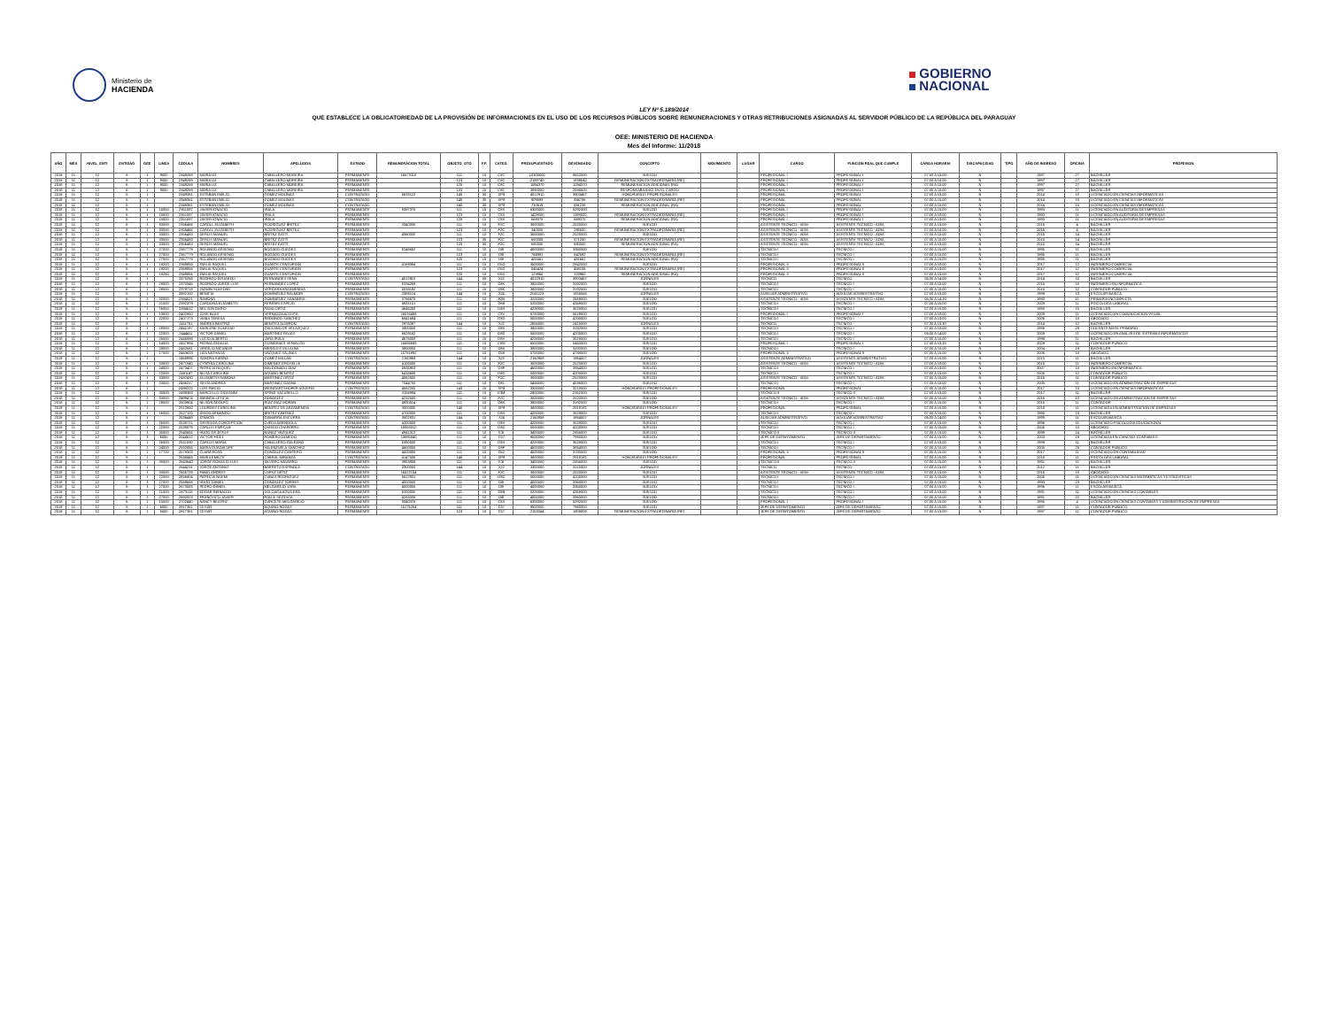Ministerio de
HACIENDA
GOBIERNO
NACIONAL
LEY Nº 5.189/2014
QUE ESTABLECE LA OBLIGATORIEDAD DE LA PROVISIÓN DE INFORMACIONES EN EL USO DE LOS RECURSOS PÚBLICOS SOBRE REMUNERACIONES Y OTRAS RETRIBUCIONES ASIGNADAS AL SERVIDOR PÚBLICO DE LA REPÚBLICA DEL PARAGUAY
OEE: MINISTERIO DE HACIENDA
Mes del Informe: 11/2018
| AÑO | MES | NIVEL_ENTI | ENTIDAD | OEE | LINEA | CEDULA | NOMBRES | APELLIDOS | ESTADO | REMUNERACION TOTAL | OBJETO_GTO | F.F. | CATEG. | PRESUPUESTADO | DEVENGADO | CONCEPTO | MOVIMIENTO | LUGAR | CARGO | FUNCION REAL QUE CUMPLE | CARGA HORARIA | DISCAPACIDAD | TIPO | AÑO DE INGRESO | OFICINA | PROFESION |
| --- | --- | --- | --- | --- | --- | --- | --- | --- | --- | --- | --- | --- | --- | --- | --- | --- | --- | --- | --- | --- | --- | --- | --- | --- | --- | --- |
| 2018 | 11 | 12 | 6 | 1 | 9000 | 2349269 | MARIA LIZ | CABALLERO MOREIRA | PERMANENTE | 16673110 | 111 | 10 | C8C | 10300000 | 8652000 | SUELDO | | | PROFESIONAL I | PROFESIONAL I | 07:00 A 15:00 | N | | 1997 | 27 | BACHILLER |
| 2018 | 11 | 12 | 6 | 1 | 9000 | 2349269 | MARIA LIZ | CABALLERO MOREIRA | PERMANENTE | | 123 | 10 | C8C | 2188740 | 1838542 | REMUNERACION EXTRAORDINARIA (RE) | | | PROFESIONAL I | PROFESIONAL I | 07:00 A 15:00 | N | | 1997 | 27 | BACHILLER |
| 2018 | 11 | 12 | 6 | 1 | 9000 | 2349269 | MARIA LIZ | CABALLERO MOREIRA | PERMANENTE | | 125 | 10 | C8C | 1094370 | 1094370 | REMUNERACION ADICIONAL (RA) | | | PROFESIONAL I | PROFESIONAL I | 07:00 A 15:00 | N | | 1997 | 27 | BACHILLER |
| 2018 | 11 | 12 | 6 | 1 | 9000 | 2349269 | MARIA LIZ | CABALLERO MOREIRA | PERMANENTE | | 133 | 10 | C8C | 3090000 | 2595600 | RESPONSABILIDAD EN EL CARGO | | | PROFESIONAL I | PROFESIONAL I | 07:00 A 15:00 | N | | 1997 | 27 | BACHILLER |
| 2018 | 11 | 12 | 6 | 1 | | 2349361 | ESTEBAN EMILIO | GOMEZ MOLINAS | CONTRATADO | 5633122 | 145 | 30 | XP8 | 4012910 | 3903467 | HONORARIOS PROFESIONALES | | | PROFESIONAL | PROFESIONAL | 07:00 A 15:00 | N | | 2014 | 10 | LICENCIADO EN CIENCIAS INFORMATICAS |
| 2018 | 11 | 12 | 6 | 1 | | 2349361 | ESTEBAN EMILIO | GOMEZ MOLINAS | CONTRATADO | | 145 | 30 | XP8 | 909593 | 884786 | REMUNERACION EXTRAORDINARIA (RE) | | | PROFESIONAL | PROFESIONAL | 07:00 A 15:00 | N | | 2014 | 10 | LICENCIADO EN CIENCIAS INFORMATICAS |
| 2018 | 11 | 12 | 6 | 1 | | 2349361 | ESTEBAN EMILIO | GOMEZ MOLINAS | CONTRATADO | | 145 | 30 | XP8 | 710619 | 691238 | REMUNERACION ADICIONAL (RA) | | | PROFESIONAL | PROFESIONAL | 07:00 A 15:00 | N | | 2014 | 10 | LICENCIADO EN CIENCIAS INFORMATICAS |
| 2018 | 11 | 12 | 6 | 1 | 15000 | 2351597 | JAVIER IGNACIO | IRALA | PERMANENTE | 8397375 | 111 | 10 | C8X | 6300000 | 5292000 | SUELDO | | | PROFESIONAL I | PROFESIONAL I | 07:00 A 15:00 | N | | 1993 | 11 | LICENCIADO EN AUDITORIA DE EMPRESAS |
| 2018 | 11 | 12 | 6 | 1 | 15000 | 2351597 | JAVIER IGNACIO | IRALA | PERMANENTE | | 123 | 10 | C8X | 1428000 | 1199520 | REMUNERACION EXTRAORDINARIA (RE) | | | PROFESIONAL I | PROFESIONAL I | 07:00 A 15:00 | N | | 1993 | 11 | LICENCIADO EN AUDITORIA DE EMPRESAS |
| 2018 | 11 | 12 | 6 | 1 | 15000 | 2351597 | JAVIER IGNACIO | IRALA | PERMANENTE | | 125 | 10 | C8X | 669375 | 669375 | REMUNERACION ADICIONAL (RA) | | | PROFESIONAL I | PROFESIONAL I | 07:00 A 15:00 | N | | 1993 | 11 | LICENCIADO EN AUDITORIA DE EMPRESAS |
| 2018 | 11 | 12 | 6 | 1 | 33000 | 2356466 | CAROLL ELIZABETH | RODRIGUEZ BRITEZ | PERMANENTE | 3340000 | 111 | 10 | F2C | 3000000 | 2520000 | SUELDO | | | ASISTENTE TECNICO - ADM. | ASISTENTE TECNICO - ADM. | 07:00 A 15:00 | N | | 2015 | 4 | BACHILLER |
| 2018 | 11 | 12 | 6 | 1 | 33000 | 2356466 | CAROLL ELIZABETH | RODRIGUEZ BRITEZ | PERMANENTE | | 123 | 10 | F2C | 340000 | 285600 | REMUNERACION EXTRAORDINARIA (RE) | | | ASISTENTE TECNICO - ADM. | ASISTENTE TECNICO - ADM. | 07:00 A 15:00 | N | | 2015 | 4 | BACHILLER |
| 2018 | 11 | 12 | 6 | 1 | 33000 | 2356483 | DERLIS MANUEL | BRITEZ GATTI | PERMANENTE | 4360000 | 111 | 10 | F2C | 3000000 | 2520000 | SUELDO | | | ASISTENTE TECNICO - ADM. | ASISTENTE TECNICO - ADM. | 07:00 A 15:00 | N | | 2015 | 14 | BACHILLER |
| 2018 | 11 | 12 | 6 | 1 | 33000 | 2356483 | DERLIS MANUEL | BRITEZ GATTI | PERMANENTE | | 123 | 30 | F2C | 680000 | 571200 | REMUNERACION EXTRAORDINARIA (RE) | | | ASISTENTE TECNICO - ADM. | ASISTENTE TECNICO - ADM. | 07:00 A 15:00 | N | | 2015 | 14 | BACHILLER |
| 2018 | 11 | 12 | 6 | 1 | 33000 | 2356483 | DERLIS MANUEL | BRITEZ GATTI | PERMANENTE | | 125 | 30 | F2C | 680000 | 680000 | REMUNERACION ADICIONAL (RA) | | | ASISTENTE TECNICO - ADM. | ASISTENTE TECNICO - ADM. | 07:00 A 15:00 | N | | 2015 | 14 | BACHILLER |
| 2018 | 11 | 12 | 6 | 1 | 27000 | 2367779 | ROLANDO ARSENIO | BOGADO GUEDES | PERMANENTE | 5246652 | 111 | 10 | D8I | 4000000 | 3360000 | SUELDO | | | TECNICO I | TECNICO I | 07:00 A 15:00 | N | | 1995 | 11 | BACHILLER |
| 2018 | 11 | 12 | 6 | 1 | 27000 | 2367779 | ROLANDO ARSENIO | BOGADO GUEDES | PERMANENTE | | 123 | 10 | D8I | 764991 | 642592 | REMUNERACION EXTRAORDINARIA (RE) | | | TECNICO I | TECNICO I | 07:00 A 15:00 | N | | 1995 | 11 | BACHILLER |
| 2018 | 11 | 12 | 6 | 1 | 27000 | 2367779 | ROLANDO ARSENIO | BOGADO GUEDES | PERMANENTE | | 125 | 10 | D8I | 481661 | 481661 | REMUNERACION ADICIONAL (RA) | | | TECNICO I | TECNICO I | 07:00 A 15:00 | N | | 1995 | 11 | BACHILLER |
| 2018 | 11 | 12 | 6 | 1 | 19200 | 2369856 | EMILIA RAQUEL | DUARTE CENTURION | PERMANENTE | 4169384 | 111 | 10 | D5D | 3500000 | 2842000 | SUELDO | | | PROFESIONAL II | PROFESIONAL II | 07:00 A 15:00 | N | | 2017 | 12 | INGENIERO COMERCIAL |
| 2018 | 11 | 12 | 6 | 1 | 19200 | 2369856 | EMILIA RAQUEL | DUARTE CENTURION | PERMANENTE | | 123 | 10 | D5D | 545424 | 458156 | REMUNERACION EXTRAORDINARIA (RE) | | | PROFESIONAL II | PROFESIONAL II | 07:00 A 15:00 | N | | 2017 | 12 | INGENIERO COMERCIAL |
| 2018 | 11 | 12 | 6 | 1 | 19200 | 2369856 | EMILIA RAQUEL | DUARTE CENTURION | PERMANENTE | | 125 | 10 | D5D | 123960 | 123960 | REMUNERACION ADICIONAL (RA) | | | PROFESIONAL II | PROFESIONAL II | 07:00 A 15:00 | N | | 2017 | 12 | INGENIERO COMERCIAL |
| 2018 | 11 | 12 | 6 | 1 | | 2370268 | RODRIGO EDUARDO | FERNANDES SENA | CONTRATADO | 4012910 | 144 | 30 | XJ2 | 4012910 | 3903467 | JORNALES | | | TECNICO | TECNICO | 06:00 A 14:00 | N | | 2014 | 10 | BACHILLER |
| 2018 | 11 | 12 | 6 | 1 | 28000 | 2370346 | RODRIGO JORGE LUIS | FERNANDEZ LOPEZ | PERMANENTE | 5334269 | 111 | 10 | D8K | 3800000 | 3192000 | SUELDO | | | TECNICO I | TECNICO I | 07:00 A 15:00 | N | | 2015 | 10 | INGENIERO EN INFORMATICA |
| 2018 | 11 | 12 | 6 | 1 | 28000 | 2379718 | JAZMIN SOLEDAD | VERGARA ARZAMENDIA | PERMANENTE | 5038182 | 111 | 10 | D8K | 3800000 | 3192000 | SUELDO | | | TECNICO I | TECNICO I | 07:00 A 15:00 | N | | 2015 | 12 | CONTADOR PUBLICO |
| 2018 | 11 | 12 | 6 | 1 | | 2382100 | BENICIA | DOMINGUEZ BALMORI | CONTRATADO | 2388114 | 144 | 10 | XJ4 | 2041123 | 1855566 | JORNALES | | | AUXILIAR ADMINISTRATIVO | AUXILIAR ADMINISTRATIVO | 07:00 A 15:00 | N | | 1999 | 13 | ESCOLAR BASICA |
| 2018 | 11 | 12 | 6 | 1 | 32000 | 2384021 | RAMONA | DOMINGUEZ SANABRIA | PERMANENTE | 3766675 | 111 | 10 | F2B | 3200000 | 2688000 | SUELDO | | | ASISTENTE TECNICO - ADM. | ASISTENTE TECNICO - ADM. | 06:30 A 14:30 | N | | 1990 | 11 | PRIMARIA INCOMPLETA |
| 2018 | 11 | 12 | 6 | 1 | 21000 | 2392379 | CAROLINA ELIZABETH | FERRARI ESPEJO | PERMANENTE | 6931151 | 111 | 10 | D8B | 5200000 | 4368000 | SUELDO | | | TECNICO I | TECNICO I | 07:00 A 15:00 | N | | 2009 | 11 | PSICOLOGA LABORAL |
| 2018 | 11 | 12 | 6 | 1 | 26000 | 2394612 | NELSON DARIO | PAIVA ORTIZ | PERMANENTE | 4646250 | 111 | 10 | D8H | 4200000 | 3528000 | SUELDO | | | TECNICO I | TECNICO I | 07:00 A 15:00 | N | | 1990 | 15 | BACHILLER |
| 2018 | 11 | 12 | 6 | 1 | 13000 | 2402850 | JOSE BLAS | VERNAZZA ACOSTA | PERMANENTE | 16016488 | 111 | 10 | C8V | 6700000 | 5628000 | SUELDO | | | PROFESIONAL I | PROFESIONAL I | 07:00 A 15:00 | N | | 2009 | 11 | LICENCIADO EN COMUNICACION VISUAL |
| 2018 | 11 | 12 | 6 | 1 | 22000 | 2407173 | VANIA TERESA | REDONDO SANCHEZ | PERMANENTE | 6841684 | 111 | 10 | D8D | 5000000 | 4200000 | SUELDO | | | TECNICO I | TECNICO I | 07:00 A 15:00 | N | | 2006 | 10 | ABOGADO |
| 2018 | 11 | 12 | 6 | 1 | | 2411761 | ANDREA BEATRIZ | BENITEZ ALMIRON | CONTRATADO | 2976387 | 144 | 10 | XJ2 | 2656500 | 2415000 | JORNALES | | | TECNICO | TECNICO | 07:30 A 15:30 | N | | 2014 | 12 | BACHILLER |
| 2018 | 11 | 12 | 6 | 1 | 28000 | 2442187 | MARLENE SOLEDAD | GALEANO DE VELAZQUEZ | PERMANENTE | 3800000 | 111 | 10 | D8K | 3800000 | 3192000 | SUELDO | | | TECNICO I | TECNICO I | 07:00 A 15:00 | N | | 1996 | 29 | DOCENTE NIVEL PRIMARIO |
| 2018 | 11 | 12 | 6 | 1 | 22000 | 2444411 | VICTOR DANIEL | MARTINEZ ROJAS | PERMANENTE | 6629182 | 111 | 10 | D8D | 5000000 | 4200000 | SUELDO | | | TECNICO I | TECNICO I | 06:00 A 14:00 | N | | 2009 | 11 | LICENCIADO EN ANALISIS DE SISTEMAS INFORMATICOS |
| 2018 | 11 | 12 | 6 | 1 | 26000 | 2445096 | LUCIO ALBERTO | JARA IRALA | PERMANENTE | 4676000 | 111 | 10 | D8H | 4200000 | 3528000 | SUELDO | | | TECNICO I | TECNICO I | 07:00 A 15:00 | N | | 1998 | 11 | BACHILLER |
| 2018 | 11 | 12 | 6 | 1 | 14000 | 2457994 | FATIMA GEDALIA | GUIMARAES VENIALGO | PERMANENTE | 16656688 | 111 | 10 | C8W | 6500000 | 5460000 | SUELDO | | | PROFESIONAL I | PROFESIONAL I | 07:30 A 15:30 | N | | 2009 | 11 | CONTADOR PUBLICO |
| 2018 | 11 | 12 | 6 | 1 | 28000 | 2462681 | VIRGILIO NICANOR | MERELES VILLALBA | PERMANENTE | 3800000 | 111 | 10 | D8K | 3800000 | 3192000 | SUELDO | | | TECNICO I | TECNICO I | 07:00 A 15:00 | N | | 2004 | 19 | BACHILLER |
| 2018 | 11 | 12 | 6 | 1 | 17000 | 2463633 | LIZA NATHALIA | VAZQUEZ SALINAS | PERMANENTE | 15781892 | 111 | 10 | D58 | 5700000 | 4788000 | SUELDO | | | PROFESIONAL II | PROFESIONAL II | 07:00 A 15:00 | N | | 2006 | 10 | ABOGADO |
| 2018 | 11 | 12 | 6 | 1 | | 2468996 | SANDRA KARINA | GOMEZ MILLAN | CONTRATADO | 2160958 | 144 | 10 | XJ3 | 2160958 | 1964507 | JORNALES | | | ASISTENTE ADMINISTRATIVO | ASISTENTE ADMINISTRATIVO | 07:00 A 15:00 | N | | 2013 | 11 | BACHILLER |
| 2018 | 11 | 12 | 6 | 1 | 33000 | 2471545 | CYNTHIA CAROLINA | GIMENEZ GROSELLE | PERMANENTE | 4105000 | 111 | 10 | F2C | 3000000 | 2520000 | SUELDO | | | ASISTENTE TECNICO - ADM. | ASISTENTE TECNICO - ADM. | 07:00 A 15:00 | N | | 2015 | 11 | INGENIERO COMERCIAL |
| 2018 | 11 | 12 | 6 | 1 | 24000 | 2473407 | PATRICIA RAQUEL | MALDONADO DIAZ | PERMANENTE | 5935903 | 111 | 10 | D8F | 4600000 | 3864000 | SUELDO | | | TECNICO I | TECNICO I | 07:00 A 15:00 | N | | 2007 | 10 | INGENIERO EN INFORMATICA |
| 2018 | 11 | 12 | 6 | 1 | 22000 | 2481187 | NILSA CAROLINA | AQUINO BENITEZ | PERMANENTE | 6416680 | 111 | 10 | D8D | 5000000 | 4200000 | SUELDO | | | TECNICO I | TECNICO I | 07:00 A 15:00 | N | | 2005 | 12 | CONTADOR PUBLICO |
| 2018 | 11 | 12 | 6 | 1 | 33000 | 2482430 | ELIZABETH RAMONA | MARTINEZ ORTIZ | PERMANENTE | 4062500 | 111 | 10 | F2C | 3000000 | 2520000 | SUELDO | | | ASISTENTE TECNICO - ADM. | ASISTENTE TECNICO - ADM. | 07:00 A 15:00 | N | | 2015 | 11 | CONTADOR PUBLICO |
| 2018 | 11 | 12 | 6 | 1 | 20000 | 2486217 | SILVIA ANDREA | MARTINEZ GAONA | PERMANENTE | 7044750 | 111 | 10 | D81 | 5400000 | 4536000 | SUELDO | | | TECNICO I | TECNICO I | 07:00 A 15:00 | N | | 2005 | 11 | LICENCIADO EN ADMINISTRACION DE EMPRESAS |
| 2018 | 11 | 12 | 6 | 1 | | 2498225 | LUIS EMILIO | WEINGARTSHOFER AGUERO | CONTRATADO | 4562250 | 145 | 10 | XP8 | 3300000 | 3210000 | HONORARIOS PROFESIONALES | | | PROFESIONAL | PROFESIONAL | 07:00 A 15:00 | N | | 2017 | 10 | LICENCIADO EN CIENCIAS INFORMATICAS |
| 2018 | 11 | 12 | 6 | 1 | 30500 | 2498369 | MARCELLO GIOVANNI | SPINZI SACARELLO | PERMANENTE | 3156994 | 111 | 10 | E3M | 2800000 | 2352000 | SUELDO | | | TECNICO II | TECNICO II | 07:00 A 15:00 | N | | 2017 | 11 | BACHILLER |
| 2018 | 11 | 12 | 6 | 1 | 33000 | 2499474 | AMANDA LETICIA | GONZALEZ | PERMANENTE | 4232500 | 111 | 10 | F2C | 3000000 | 2520000 | SUELDO | | | ASISTENTE TECNICO - ADM. | ASISTENTE TECNICO - ADM. | 07:00 A 15:00 | N | | 2015 | 12 | LICENCIADO EN ADMINISTRACION DE EMPRESAS |
| 2018 | 11 | 12 | 6 | 1 | 28000 | 2503904 | NILSON ADOLFO | RUIZ DIAZ MORAN | PERMANENTE | 4930514 | 111 | 10 | D8K | 3800000 | 3192000 | SUELDO | | | TECNICO I | TECNICO I | 07:00 A 15:00 | N | | 2015 | 11 | CONTADOR |
| 2018 | 11 | 12 | 6 | 1 | | 2512650 | LOURDES CAROLINA | BENITEZ DE ARZAMENDIA | CONTRATADO | 3000000 | 145 | 10 | XP8 | 3000000 | 2918182 | HONORARIOS PROFESIONALES | | | PROFESIONAL | PROFESIONAL | 07:00 A 15:00 | N | | 2018 | 11 | LICENCIADA EN ADMINISTRACION DE EMPRESAS |
| 2018 | 11 | 12 | 6 | 1 | 26000 | 2527125 | DIEGO ARMANDO | BRITEZ GIMENEZ | PERMANENTE | 4700000 | 111 | 10 | D8H | 4200000 | 3528000 | SUELDO | | | TECNICO I | TECNICO I | 07:00 A 15:00 | N | | 1995 | 10 | BACHILLER |
| 2018 | 11 | 12 | 6 | 1 | | 2536449 | IGNACIA | GAMARRA ESCURRA | CONTRATADO | 3002831 | 144 | 10 | XJ4 | 2160958 | 1964507 | JORNALES | | | AUXILIAR ADMINISTRATIVO | AUXILIAR ADMINISTRATIVO | 06:00 A 14:00 | N | | 1999 | 11 | ESCOLAR BASICA |
| 2018 | 11 | 12 | 6 | 1 | 26000 | 2538721 | GRISELDA CONCEPCION | OJEDA AMENDOLA | PERMANENTE | 4200000 | 111 | 10 | D8H | 4200000 | 3528000 | SUELDO | | | TECNICO I | TECNICO I | 07:00 A 15:00 | N | | 1996 | 11 | LICENCIADO PSICOLOGIA EDUCACIONAL |
| 2018 | 11 | 12 | 6 | 1 | 22000 | 2539079 | CARLOS ENRIQUE | OVIEDO CHAPARRO | PERMANENTE | 18059312 | 111 | 10 | D8D | 5000000 | 4200000 | SUELDO | | | TECNICO I | TECNICO I | 07:00 A 15:00 | N | | 2006 | 10 | ABOGADO |
| 2018 | 11 | 12 | 6 | 1 | 30000 | 2540655 | HUGO DE JESUS | NUÑEZ VAZQUEZ | PERMANENTE | 4941312 | 111 | 10 | E3I | 3400000 | 2856000 | SUELDO | | | TECNICO II | TECNICO II | 07:00 A 15:00 | N | | 1999 | 14 | BACHILLER |
| 2018 | 11 | 12 | 6 | 1 | 6000 | 2548612 | VICTOR FIDEL | ROMERO OLMEDO | PERMANENTE | 13695840 | 111 | 10 | C57 | 9500000 | 7980000 | SUELDO | | | JEFE DE DEPARTAMENTO | JEFE DE DEPARTAMENTO | 07:00 A 15:00 | N | | 2000 | 19 | LICENCIADA EN CIENCIAS CONTABLES |
| 2018 | 11 | 12 | 6 | 1 | 26000 | 2551590 | CARLOS MARIA | CABALLERO GALEANO | PERMANENTE | 5330500 | 111 | 10 | D8H | 4200000 | 3528000 | SUELDO | | | TECNICO I | TECNICO I | 07:00 A 15:00 | N | | 1999 | 11 | BACHILLER |
| 2018 | 11 | 12 | 6 | 1 | 24000 | 2552856 | MARIA GUADALUPE | VALENZUELA SANCHEZ | PERMANENTE | 4600000 | 111 | 10 | D8F | 4600000 | 3864000 | SUELDO | | | TECNICO I | TECNICO I | 07:00 A 15:00 | N | | 2005 | 25 | CONTADOR PUBLICO |
| 2018 | 11 | 12 | 6 | 1 | 17700 | 2578103 | CLARA ROSA | GONZALEZ CANTERO | PERMANENTE | 4500000 | 111 | 10 | D52 | 4500000 | 3780000 | SUELDO | | | PROFESIONAL II | PROFESIONAL II | 07:00 A 15:00 | N | | 2017 | 11 | LICENCIADO EN CONTABILIDAD |
| 2018 | 11 | 12 | 6 | 1 | | 2638443 | MARIA EMILCE | CABRAL MIRANDA | CONTRATADO | 4147500 | 145 | 10 | XP8 | 3000000 | 2918182 | HONORARIOS PROFESIONALES | | | PROFESIONAL | PROFESIONAL | 07:00 A 15:00 | N | | 2018 | 11 | PSICOLOGA LABORAL |
| 2018 | 11 | 12 | 6 | 1 | 30000 | 2643640 | JORGE ROMULIO LUIS | SILVERO NAVARRO | PERMANENTE | 3953909 | 111 | 10 | E3I | 3400000 | 2856000 | SUELDO | | | TECNICO II | TECNICO II | 07:00 A 15:00 | N | | 1991 | 11 | BACHILLER |
| 2018 | 11 | 12 | 6 | 1 | | 2644231 | JORGE ANTONIO | BARRETO ESPINOLA | CONTRATADO | 3300000 | 144 | 10 | XJ2 | 3300000 | 3210000 | JORNALES | | | TECNICO | TECNICO | 07:00 A 15:00 | N | | 2012 | 11 | BACHILLER |
| 2018 | 11 | 12 | 6 | 1 | 33000 | 2655729 | FABIO ANDRES | LOPEZ ORTIZ | PERMANENTE | 16522104 | 111 | 10 | F2C | 3000000 | 2520000 | SUELDO | | | ASISTENTE TECNICO - ADM. | ASISTENTE TECNICO - ADM. | 07:00 A 15:00 | N | | 2015 | 10 | ABOGADO |
| 2018 | 11 | 12 | 6 | 1 | 22000 | 2656804 | PATRICIA NOEMI | CUBAS RODRIGUEZ | PERMANENTE | 6522931 | 111 | 10 | D8D | 5000000 | 4200000 | SUELDO | | | TECNICO I | TECNICO I | 07:00 A 15:00 | N | | 2006 | 11 | LICENCIADO EN CIENCIAS MATEMATICAS Y ESTADISTICAS |
| 2018 | 11 | 12 | 6 | 1 | 27000 | 2669668 | HUGO DANIEL | GONZALEZ TORRES | PERMANENTE | 4000000 | 111 | 10 | D8I | 4000000 | 3360000 | SUELDO | | | TECNICO I | TECNICO I | 07:00 A 15:00 | N | | 1993 | 23 | BACHILLER |
| 2018 | 11 | 12 | 6 | 1 | 27000 | 2673083 | PEDRO DANIEL | MELGAREJO JARA | PERMANENTE | 4000000 | 111 | 10 | D8I | 4000000 | 3360000 | SUELDO | | | TECNICO I | TECNICO I | 07:00 A 15:00 | N | | 1996 | 11 | ESCOLAR BASICA |
| 2018 | 11 | 12 | 6 | 1 | 21000 | 2673118 | EDGAR REINALDO | SOLOAGA AGUILERA | PERMANENTE | 5200000 | 111 | 10 | D8B | 5200000 | 4368000 | SUELDO | | | TECNICO I | TECNICO I | 07:00 A 15:00 | N | | 1991 | 11 | LICENCIADO EN CIENCIAS CONTABLES |
| 2018 | 11 | 12 | 6 | 1 | 27000 | 2692823 | FRANCISCO JAVIER | FOLLE SEGOVIA | PERMANENTE | 4283330 | 111 | 10 | D8I | 4000000 | 3360000 | SUELDO | | | TECNICO I | TECNICO I | 07:00 A 15:00 | N | | 1991 | 22 | BACHILLER |
| 2018 | 11 | 12 | 6 | 1 | 15000 | 2702440 | NANCY BEATRIZ | GARCETE MELGAREJO | PERMANENTE | 8040375 | 111 | 10 | C8X | 6300000 | 5292000 | SUELDO | | | PROFESIONAL I | PROFESIONAL I | 07:00 A 15:00 | N | | 1995 | 4 | LICENCIADO EN CIENCIAS CONTABLES Y ADMINISTRACION DE EMPRESAS |
| 2018 | 11 | 12 | 6 | 1 | 6000 | 2817351 | CESAR | AQUINO RODAS | PERMANENTE | 15176264 | 111 | 10 | C57 | 9500000 | 7980000 | SUELDO | | | JEFE DE DEPARTAMENTO | JEFE DE DEPARTAMENTO | 07:00 A 15:00 | N | | 1997 | 11 | CONTADOR PUBLICO |
| 2018 | 11 | 12 | 6 | 1 | 6000 | 2817351 | CESAR | AQUINO RODAS | PERMANENTE | | 123 | 10 | C57 | 2153344 | 1808809 | REMUNERACION EXTRAORDINARIA (RE) | | | JEFE DE DEPARTAMENTO | JEFE DE DEPARTAMENTO | 07:00 A 15:00 | N | | 1997 | 11 | CONTADOR PUBLICO |